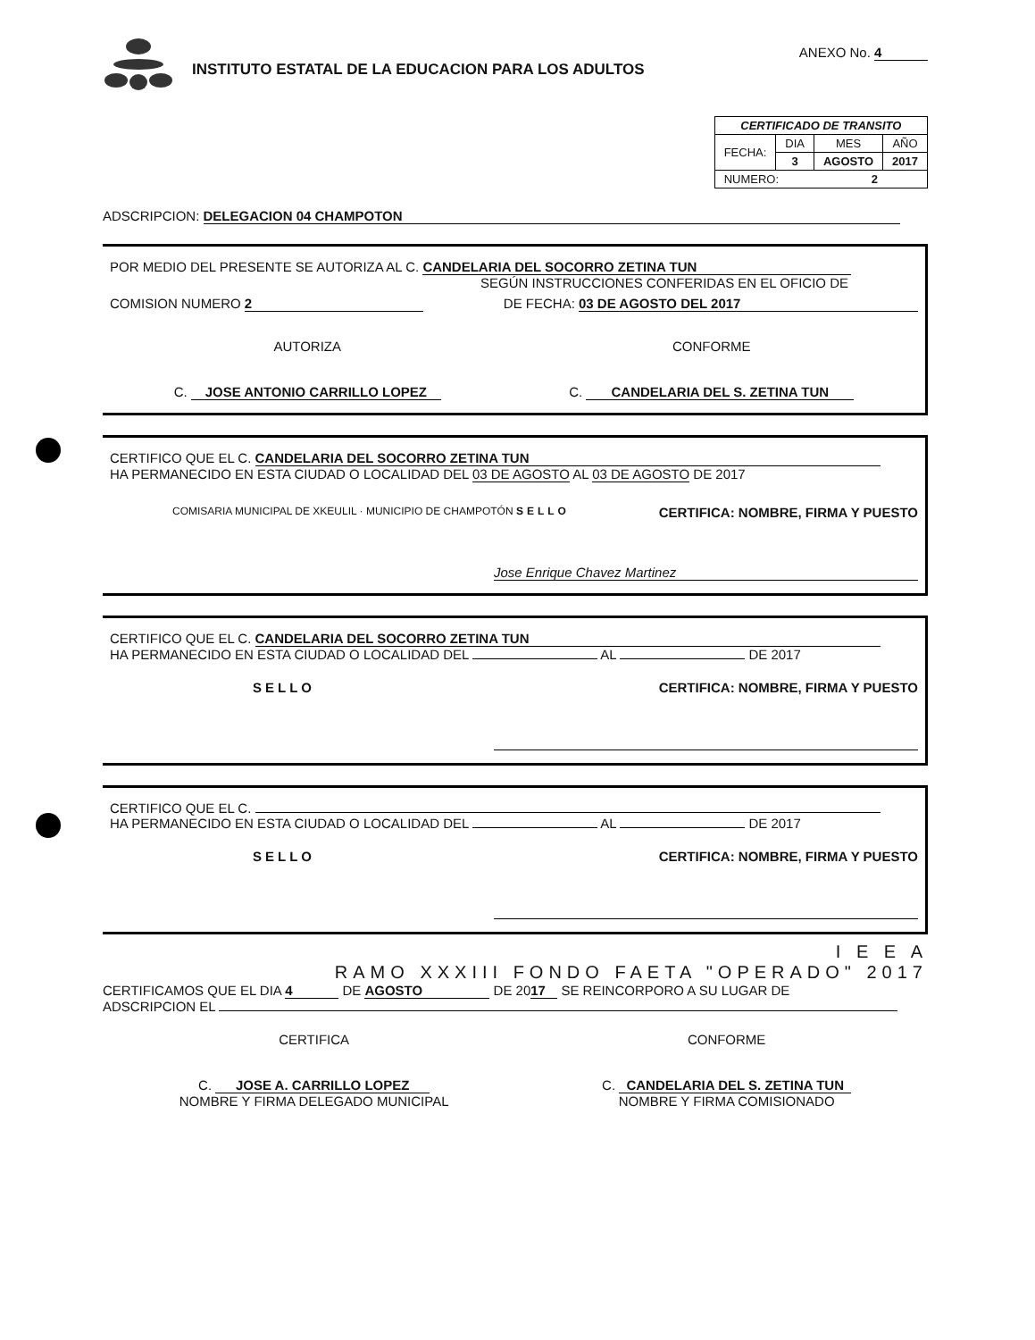INSTITUTO ESTATAL DE LA EDUCACION PARA LOS ADULTOS
ANEXO No. 4
| CERTIFICADO DE TRANSITO | | | |
| --- | --- | --- | --- |
| FECHA: | DIA | MES | AÑO |
| | 3 | AGOSTO | 2017 |
| NUMERO: 2 | | | |
ADSCRIPCION: DELEGACION 04 CHAMPOTON
POR MEDIO DEL PRESENTE SE AUTORIZA AL C. CANDELARIA DEL SOCORRO ZETINA TUN
SEGÚN INSTRUCCIONES CONFERIDAS EN EL OFICIO DE
COMISION NUMERO 2 DE FECHA: 03 DE AGOSTO DEL 2017
AUTORIZA
C. JOSE ANTONIO CARRILLO LOPEZ
CONFORME
C. CANDELARIA DEL S. ZETINA TUN
CERTIFICO QUE EL C. CANDELARIA DEL SOCORRO ZETINA TUN
HA PERMANECIDO EN ESTA CIUDAD O LOCALIDAD DEL 03 DE AGOSTO AL 03 DE AGOSTO DE 2017
COMISARIA MUNICIPAL DE XKEULIL · MUNICIPIO DE CHAMPOTÓN SELLO CERTIFICA: NOMBRE, FIRMA Y PUESTO
Jose Enrique Chavez Martinez
CERTIFICO QUE EL C. CANDELARIA DEL SOCORRO ZETINA TUN
HA PERMANECIDO EN ESTA CIUDAD O LOCALIDAD DEL AL DE 2017
SELLO CERTIFICA: NOMBRE, FIRMA Y PUESTO
CERTIFICO QUE EL C.
HA PERMANECIDO EN ESTA CIUDAD O LOCALIDAD DEL AL DE 2017
SELLO CERTIFICA: NOMBRE, FIRMA Y PUESTO
I E E A
RAMO XXXIII FONDO FAETA "OPERADO" 2017
CERTIFICAMOS QUE EL DIA 4 DE AGOSTO DE 20 17 SE REINCORPORO A SU LUGAR DE
ADSCRIPCION EL
CERTIFICA
C. JOSE A. CARRILLO LOPEZ
NOMBRE Y FIRMA DELEGADO MUNICIPAL
CONFORME
C. CANDELARIA DEL S. ZETINA TUN
NOMBRE Y FIRMA COMISIONADO